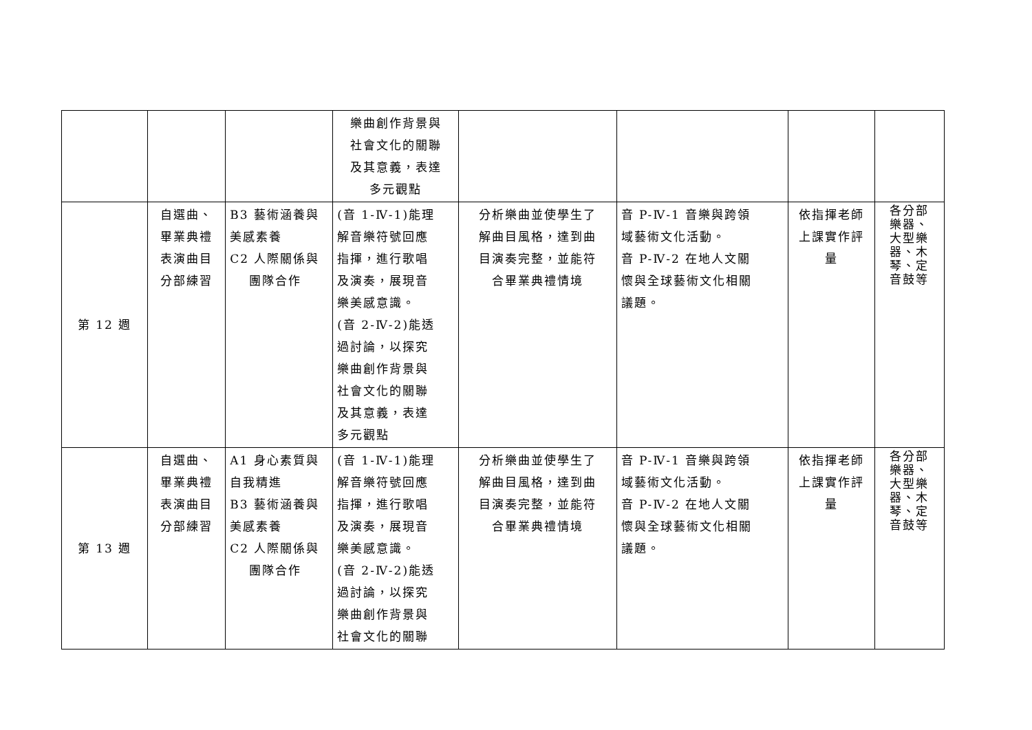| | | | 樂曲創作背景與 社會文化的關聯 及其意義，表達 多元觀點 | | | | |
| 第 12 週 | 自選曲、 畢業典禮 表演曲目 分部練習 | B3 藝術涵養與 美感素養 C2 人際關係與 團隊合作 | (音 1-Ⅳ-1)能理 解音樂符號回應 指揮，進行歌唱 及演奏，展現音 樂美感意識。 (音 2-Ⅳ-2)能透 過討論，以探究 樂曲創作背景與 社會文化的關聯 及其意義，表達 多元觀點 | 分析樂曲並使學生了 解曲目風格，達到曲 目演奏完整，並能符 合畢業典禮情境 | 音 P-Ⅳ-1 音樂與跨領 域藝術文化活動。 音 P-Ⅳ-2 在地人文關 懷與全球藝術文化相關 議題。 | 依指揮老師 上課實作評 量 | 各分部 樂器、 大型樂 器、木 琴、定 音鼓等 |
| 第 13 週 | 自選曲、 畢業典禮 表演曲目 分部練習 | A1 身心素質與 自我精進 B3 藝術涵養與 美感素養 C2 人際關係與 團隊合作 | (音 1-Ⅳ-1)能理 解音樂符號回應 指揮，進行歌唱 及演奏，展現音 樂美感意識。 (音 2-Ⅳ-2)能透 過討論，以探究 樂曲創作背景與 社會文化的關聯 | 分析樂曲並使學生了 解曲目風格，達到曲 目演奏完整，並能符 合畢業典禮情境 | 音 P-Ⅳ-1 音樂與跨領 域藝術文化活動。 音 P-Ⅳ-2 在地人文關 懷與全球藝術文化相關 議題。 | 依指揮老師 上課實作評 量 | 各分部 樂器、 大型樂 器、木 琴、定 音鼓等 |